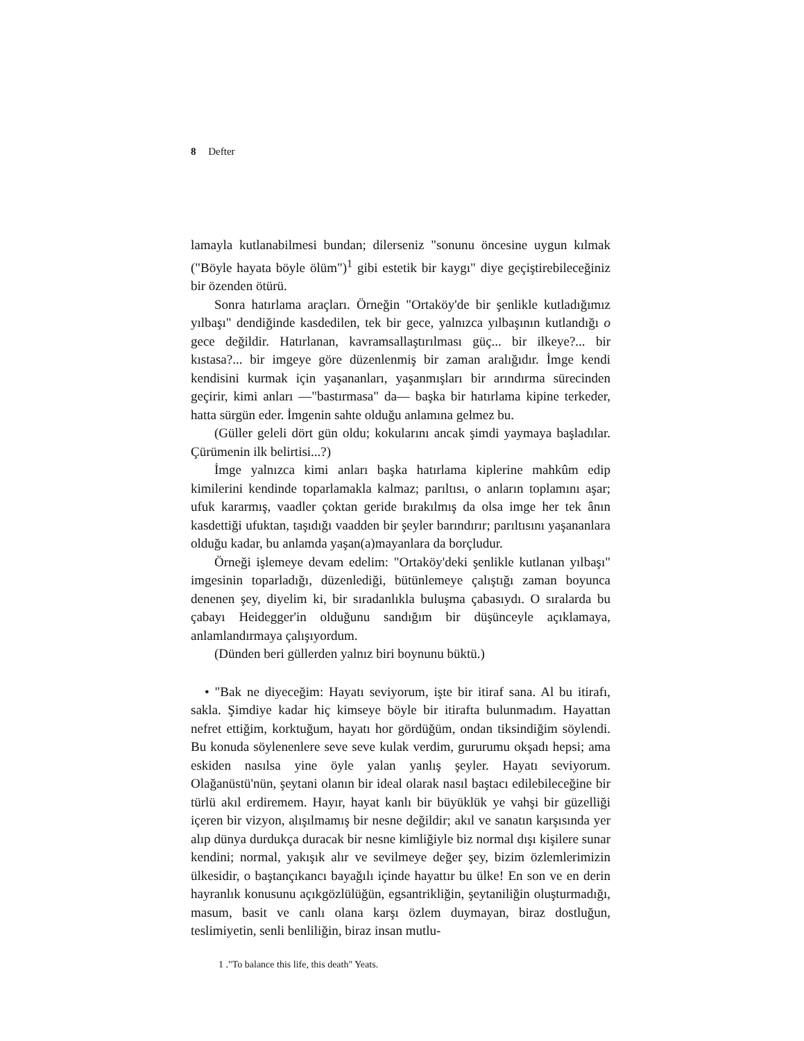8 Defter
lamayla kutlanabilmesi bundan; dilerseniz "sonunu öncesine uygun kılmak ("Böyle hayata böyle ölüm")<sup>1</sup> gibi estetik bir kaygı" diye geçiştirebileceğiniz bir özenden ötürü.
Sonra hatırlama araçları. Örneğin "Ortaköy'de bir şenlikle kutladığımız yılbaşı" dendiğinde kasdedilen, tek bir gece, yalnızca yılbaşının kutlandığı o gece değildir. Hatırlanan, kavramsallaştırılması güç... bir ilkeye?... bir kıstasa?... bir imgeye göre düzenlenmiş bir zaman aralığıdır. İmge kendi kendisini kurmak için yaşananları, yaşanmışları bir arındırma sürecinden geçirir, kimi anları —"bastırmasa" da— başka bir hatırlama kipine terkeder, hatta sürgün eder. İmgenin sahte olduğu anlamına gelmez bu.
(Güller geleli dört gün oldu; kokularını ancak şimdi yaymaya başladılar. Çürümenin ilk belirtisi...?)
İmge yalnızca kimi anları başka hatırlama kiplerine mahkûm edip kimilerini kendinde toparlamakla kalmaz; parıltısı, o anların toplamını aşar; ufuk kararmış, vaadler çoktan geride bırakılmış da olsa imge her tek ânın kasdettiği ufuktan, taşıdığı vaadden bir şeyler barındırır; parıltısını yaşananlara olduğu kadar, bu anlamda yaşan(a)mayanlara da borçludur.
Örneği işlemeye devam edelim: "Ortaköy'deki şenlikle kutlanan yılbaşı" imgesinin toparladığı, düzenlediği, bütünlemeye çalıştığı zaman boyunca denenen şey, diyelim ki, bir sıradanlıkla buluşma çabasıydı. O sıralarda bu çabayı Heidegger'in olduğunu sandığım bir düşünceyle açıklamaya, anlamlandırmaya çalışıyordum.
(Dünden beri güllerden yalnız biri boynunu büktü.)
• "Bak ne diyeceğim: Hayatı seviyorum, işte bir itiraf sana. Al bu itirafı, sakla. Şimdiye kadar hiç kimseye böyle bir itirafta bulunmadım. Hayattan nefret ettiğim, korktuğum, hayatı hor gördüğüm, ondan tiksindiğim söylendi. Bu konuda söylenenlere seve seve kulak verdim, gururumu okşadı hepsi; ama eskiden nasılsa yine öyle yalan yanlış şeyler. Hayatı seviyorum. Olağanüstü'nün, şeytani olanın bir ideal olarak nasıl baştacı edilebileceğine bir türlü akıl erdiremem. Hayır, hayat kanlı bir büyüklük ye vahşi bir güzelliği içeren bir vizyon, alışılmamış bir nesne değildir; akıl ve sanatın karşısında yer alıp dünya durdukça duracak bir nesne kimliğiyle biz normal dışı kişilere sunar kendini; normal, yakışık alır ve sevilmeye değer şey, bizim özlemlerimizin ülkesidir, o baştançıkancı bayağılı içinde hayattır bu ülke! En son ve en derin hayranlık konusunu açıkgözlülüğün, egsantrikliğin, şeytaniliğin oluşturmadığı, masum, basit ve canlı olana karşı özlem duymayan, biraz dostluğun, teslimiyetin, senli benliliğin, biraz insan mutlu-
1 ."To balance this life, this death" Yeats.